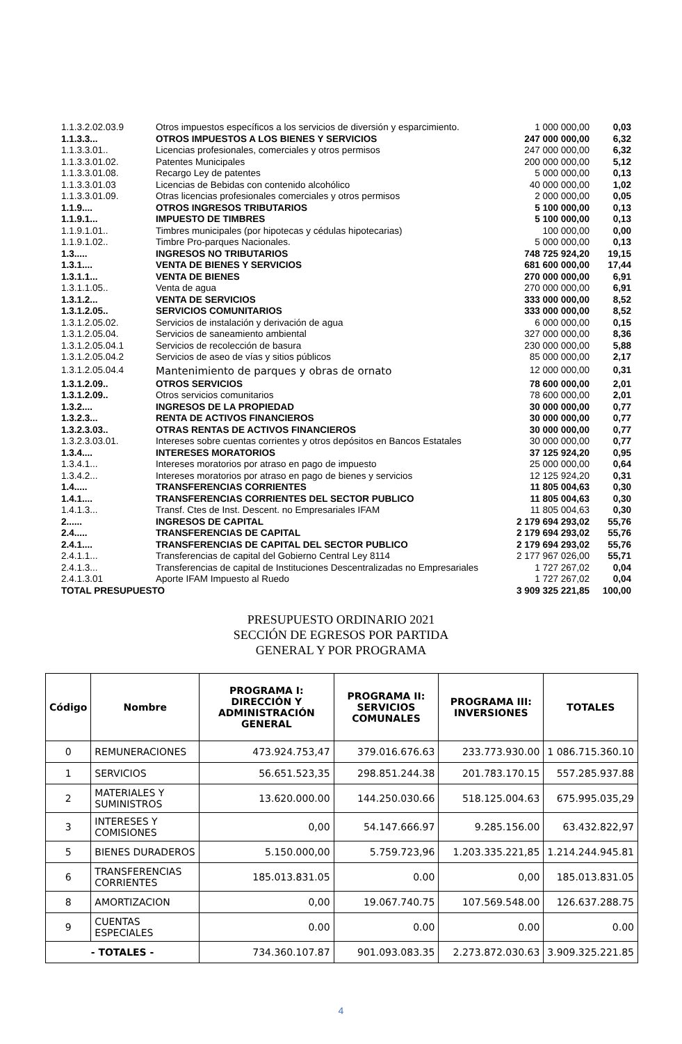| 1.1.3.2.02.03.9 | Otros impuestos específicos a los servicios de diversión y esparcimiento. | 1 000 000,00 | 0,03 |
| 1.1.3.3... | OTROS IMPUESTOS A LOS BIENES Y SERVICIOS | 247 000 000,00 | 6,32 |
| 1.1.3.3.01.. | Licencias profesionales, comerciales y otros permisos | 247 000 000,00 | 6,32 |
| 1.1.3.3.01.02. | Patentes Municipales | 200 000 000,00 | 5,12 |
| 1.1.3.3.01.08. | Recargo Ley de patentes | 5 000 000,00 | 0,13 |
| 1.1.3.3.01.03 | Licencias de Bebidas con contenido alcohólico | 40 000 000,00 | 1,02 |
| 1.1.3.3.01.09. | Otras licencias profesionales comerciales y otros permisos | 2 000 000,00 | 0,05 |
| 1.1.9.... | OTROS INGRESOS TRIBUTARIOS | 5 100 000,00 | 0,13 |
| 1.1.9.1... | IMPUESTO DE TIMBRES | 5 100 000,00 | 0,13 |
| 1.1.9.1.01.. | Timbres municipales (por hipotecas y cédulas hipotecarias) | 100 000,00 | 0,00 |
| 1.1.9.1.02.. | Timbre Pro-parques Nacionales. | 5 000 000,00 | 0,13 |
| 1.3..... | INGRESOS NO TRIBUTARIOS | 748 725 924,20 | 19,15 |
| 1.3.1.... | VENTA DE BIENES Y SERVICIOS | 681 600 000,00 | 17,44 |
| 1.3.1.1... | VENTA DE BIENES | 270 000 000,00 | 6,91 |
| 1.3.1.1.05.. | Venta de agua | 270 000 000,00 | 6,91 |
| 1.3.1.2... | VENTA DE SERVICIOS | 333 000 000,00 | 8,52 |
| 1.3.1.2.05.. | SERVICIOS COMUNITARIOS | 333 000 000,00 | 8,52 |
| 1.3.1.2.05.02. | Servicios de instalación y derivación de agua | 6 000 000,00 | 0,15 |
| 1.3.1.2.05.04. | Servicios de saneamiento ambiental | 327 000 000,00 | 8,36 |
| 1.3.1.2.05.04.1 | Servicios de recolección de basura | 230 000 000,00 | 5,88 |
| 1.3.1.2.05.04.2 | Servicios de aseo de vías y sitios públicos | 85 000 000,00 | 2,17 |
| 1.3.1.2.05.04.4 | Mantenimiento de parques y obras de ornato | 12 000 000,00 | 0,31 |
| 1.3.1.2.09.. | OTROS SERVICIOS | 78 600 000,00 | 2,01 |
| 1.3.1.2.09.. | Otros servicios comunitarios | 78 600 000,00 | 2,01 |
| 1.3.2.... | INGRESOS DE LA PROPIEDAD | 30 000 000,00 | 0,77 |
| 1.3.2.3... | RENTA DE ACTIVOS FINANCIEROS | 30 000 000,00 | 0,77 |
| 1.3.2.3.03.. | OTRAS RENTAS DE ACTIVOS FINANCIEROS | 30 000 000,00 | 0,77 |
| 1.3.2.3.03.01. | Intereses sobre cuentas corrientes y otros depósitos en Bancos Estatales | 30 000 000,00 | 0,77 |
| 1.3.4.... | INTERESES MORATORIOS | 37 125 924,20 | 0,95 |
| 1.3.4.1... | Intereses moratorios por atraso en pago de impuesto | 25 000 000,00 | 0,64 |
| 1.3.4.2... | Intereses moratorios por atraso en pago de bienes y servicios | 12 125 924,20 | 0,31 |
| 1.4..... | TRANSFERENCIAS CORRIENTES | 11 805 004,63 | 0,30 |
| 1.4.1.... | TRANSFERENCIAS CORRIENTES DEL SECTOR PUBLICO | 11 805 004,63 | 0,30 |
| 1.4.1.3... | Transf. Ctes de Inst. Descent. no Empresariales IFAM | 11 805 004,63 | 0,30 |
| 2...... | INGRESOS DE CAPITAL | 2 179 694 293,02 | 55,76 |
| 2.4..... | TRANSFERENCIAS DE CAPITAL | 2 179 694 293,02 | 55,76 |
| 2.4.1.... | TRANSFERENCIAS DE CAPITAL DEL SECTOR PUBLICO | 2 179 694 293,02 | 55,76 |
| 2.4.1.1... | Transferencias de capital del Gobierno Central Ley 8114 | 2 177 967 026,00 | 55,71 |
| 2.4.1.3... | Transferencias de capital de Instituciones Descentralizadas no Empresariales | 1 727 267,02 | 0,04 |
| 2.4.1.3.01 | Aporte IFAM Impuesto al Ruedo | 1 727 267,02 | 0,04 |
| TOTAL PRESUPUESTO | | 3 909 325 221,85 | 100,00 |
PRESUPUESTO ORDINARIO 2021
SECCIÓN DE EGRESOS POR PARTIDA
GENERAL Y POR PROGRAMA
| Código | Nombre | PROGRAMA I: DIRECCIÓN Y ADMINISTRACIÓN GENERAL | PROGRAMA II: SERVICIOS COMUNALES | PROGRAMA III: INVERSIONES | TOTALES |
| --- | --- | --- | --- | --- | --- |
| 0 | REMUNERACIONES | 473.924.753,47 | 379.016.676.63 | 233.773.930.00 | 1 086.715.360.10 |
| 1 | SERVICIOS | 56.651.523,35 | 298.851.244.38 | 201.783.170.15 | 557.285.937.88 |
| 2 | MATERIALES Y SUMINISTROS | 13.620.000.00 | 144.250.030.66 | 518.125.004.63 | 675.995.035,29 |
| 3 | INTERESES Y COMISIONES | 0,00 | 54.147.666.97 | 9.285.156.00 | 63.432.822,97 |
| 5 | BIENES DURADEROS | 5.150.000,00 | 5.759.723,96 | 1.203.335.221,85 | 1.214.244.945.81 |
| 6 | TRANSFERENCIAS CORRIENTES | 185.013.831.05 | 0.00 | 0,00 | 185.013.831.05 |
| 8 | AMORTIZACION | 0,00 | 19.067.740.75 | 107.569.548.00 | 126.637.288.75 |
| 9 | CUENTAS ESPECIALES | 0.00 | 0.00 | 0.00 | 0.00 |
| - TOTALES - | | 734.360.107.87 | 901.093.083.35 | 2.273.872.030.63 | 3.909.325.221.85 |
4